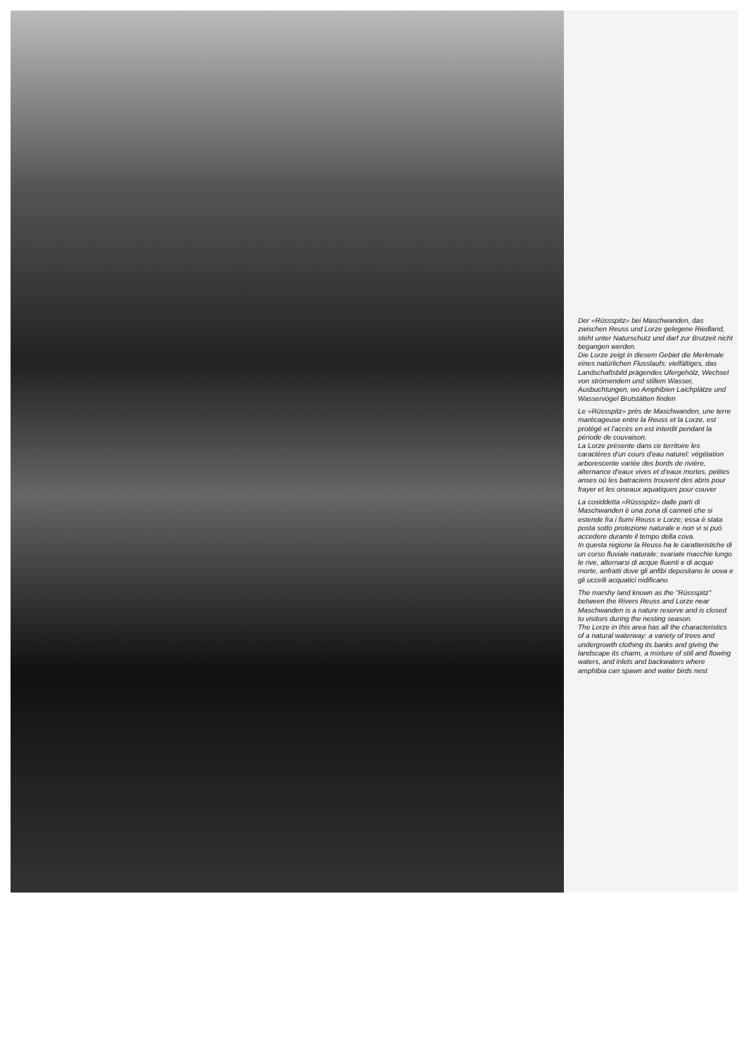Der «Rüssspitz» bei Maschwanden, das zwischen Reuss und Lorze gelegene Riedland, steht unter Naturschutz und darf zur Brutzeit nicht begangen werden.
Die Lorze zeigt in diesem Gebiet die Merkmale eines natürlichen Flusslaufs: vielfältiges, das Landschaftsbild prägendes Ufergehölz, Wechsel von strömendem und stillem Wasser, Ausbuchtungen, wo Amphibien Laichplätze und Wasservögel Brutstätten finden
Le «Rüssspitz» près de Maschwanden, une terre marécageuse entre la Reuss et la Lorze, est protégé et l'accès en est interdit pendant la période de couvaison.
La Lorze présente dans ce territoire les caractères d'un cours d'eau naturel: végétation arborescente variée des bords de rivière, alternance d'eaux vives et d'eaux mortes, petites anses où les batraciens trouvent des abris pour frayer et les oiseaux aquatiques pour couver
La cosiddetta «Rüssspitz» dalle parti di Maschwanden è una zona di canneti che si estende fra i fiumi Reuss e Lorze; essa è stata posta sotto protezione naturale e non vi si può accedere durante il tempo della cova.
In questa regione la Reuss ha le caratteristiche di un corso fluviale naturale: svariate macchie lungo le rive, alternarsi di acque fluenti e di acque morte, anfratti dove gli anfibi depositano le uova e gli uccelli acquatici nidificano
The marshy land known as the "Rüssspitz" between the Rivers Reuss and Lorze near Maschwanden is a nature reserve and is closed to visitors during the nesting season.
The Lorze in this area has all the characteristics of a natural waterway: a variety of trees and undergrowth clothing its banks and giving the landscape its charm, a mixture of still and flowing waters, and inlets and backwaters where amphibia can spawn and water birds nest